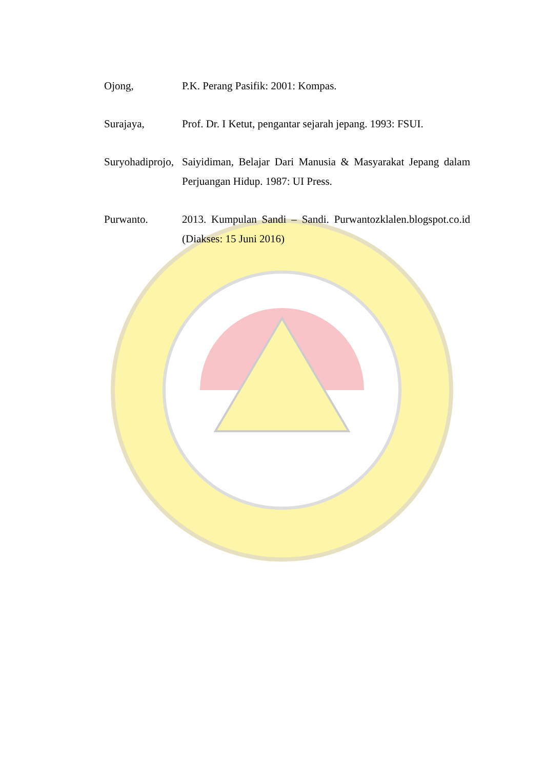Ojong, P.K. Perang Pasifik: 2001: Kompas.
Surajaya, Prof. Dr. I Ketut, pengantar sejarah jepang. 1993: FSUI.
Suryohadiprojo,
Saiyidiman, Belajar Dari Manusia & Masyarakat Jepang dalam Perjuangan Hidup. 1987: UI Press.
Purwanto. 2013. Kumpulan Sandi – Sandi. Purwantozklalen.blogspot.co.id (Diakses: 15 Juni 2016)